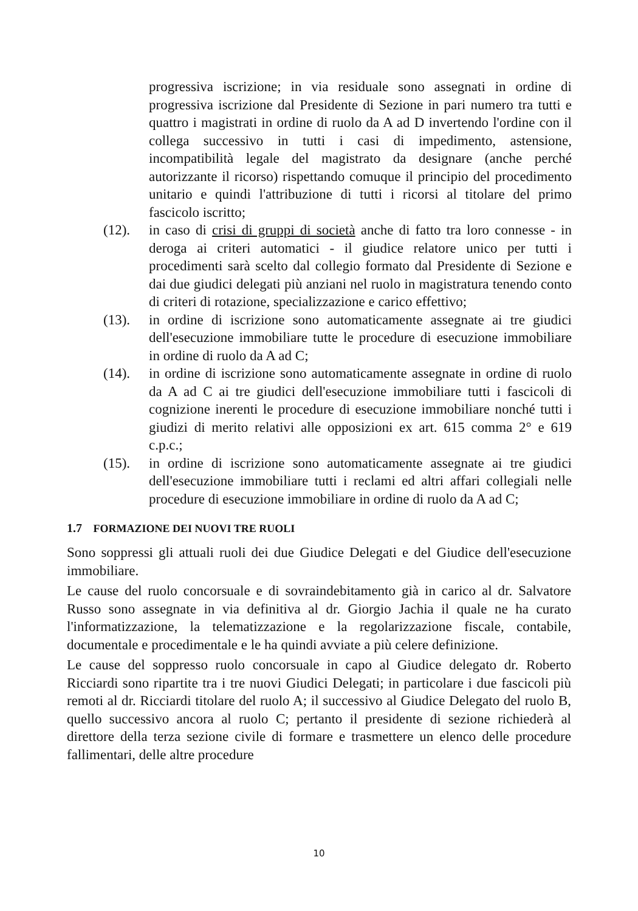progressiva iscrizione; in via residuale sono assegnati in ordine di progressiva iscrizione dal Presidente di Sezione in pari numero tra tutti e quattro i magistrati in ordine di ruolo da A ad D invertendo l'ordine con il collega successivo in tutti i casi di impedimento, astensione, incompatibilità legale del magistrato da designare (anche perché autorizzante il ricorso) rispettando comuque il principio del procedimento unitario e quindi l'attribuzione di tutti i ricorsi al titolare del primo fascicolo iscritto;
(12). in caso di crisi di gruppi di società anche di fatto tra loro connesse - in deroga ai criteri automatici - il giudice relatore unico per tutti i procedimenti sarà scelto dal collegio formato dal Presidente di Sezione e dai due giudici delegati più anziani nel ruolo in magistratura tenendo conto di criteri di rotazione, specializzazione e carico effettivo;
(13). in ordine di iscrizione sono automaticamente assegnate ai tre giudici dell'esecuzione immobiliare tutte le procedure di esecuzione immobiliare in ordine di ruolo da A ad C;
(14). in ordine di iscrizione sono automaticamente assegnate in ordine di ruolo da A ad C ai tre giudici dell'esecuzione immobiliare tutti i fascicoli di cognizione inerenti le procedure di esecuzione immobiliare nonché tutti i giudizi di merito relativi alle opposizioni ex art. 615 comma 2° e 619 c.p.c.;
(15). in ordine di iscrizione sono automaticamente assegnate ai tre giudici dell'esecuzione immobiliare tutti i reclami ed altri affari collegiali nelle procedure di esecuzione immobiliare in ordine di ruolo da A ad C;
1.7 FORMAZIONE DEI NUOVI TRE RUOLI
Sono soppressi gli attuali ruoli dei due Giudice Delegati e del Giudice dell'esecuzione immobiliare.
Le cause del ruolo concorsuale e di sovraindebitamento già in carico al dr. Salvatore Russo sono assegnate in via definitiva al dr. Giorgio Jachia il quale ne ha curato l'informatizzazione, la telematizzazione e la regolarizzazione fiscale, contabile, documentale e procedimentale e le ha quindi avviate a più celere definizione.
Le cause del soppresso ruolo concorsuale in capo al Giudice delegato dr. Roberto Ricciardi sono ripartite tra i tre nuovi Giudici Delegati; in particolare i due fascicoli più remoti al dr. Ricciardi titolare del ruolo A; il successivo al Giudice Delegato del ruolo B, quello successivo ancora al ruolo C; pertanto il presidente di sezione richiederà al direttore della terza sezione civile di formare e trasmettere un elenco delle procedure fallimentari, delle altre procedure
10